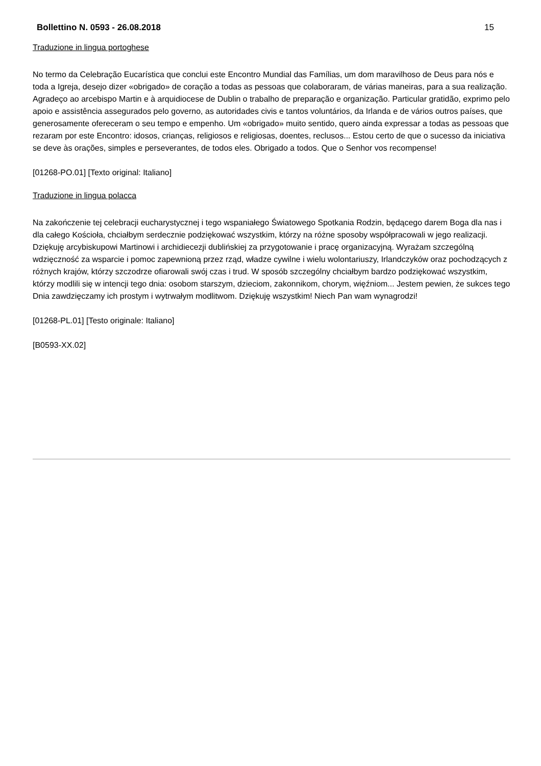Bollettino N. 0593 - 26.08.2018 15
Traduzione in lingua portoghese
No termo da Celebração Eucarística que conclui este Encontro Mundial das Famílias, um dom maravilhoso de Deus para nós e toda a Igreja, desejo dizer «obrigado» de coração a todas as pessoas que colaboraram, de várias maneiras, para a sua realização. Agradeço ao arcebispo Martin e à arquidiocese de Dublin o trabalho de preparação e organização. Particular gratidão, exprimo pelo apoio e assistência assegurados pelo governo, as autoridades civis e tantos voluntários, da Irlanda e de vários outros países, que generosamente ofereceram o seu tempo e empenho. Um «obrigado» muito sentido, quero ainda expressar a todas as pessoas que rezaram por este Encontro: idosos, crianças, religiosos e religiosas, doentes, reclusos... Estou certo de que o sucesso da iniciativa se deve às orações, simples e perseverantes, de todos eles. Obrigado a todos. Que o Senhor vos recompense!
[01268-PO.01] [Texto original: Italiano]
Traduzione in lingua polacca
Na zakończenie tej celebracji eucharystycznej i tego wspaniałego Światowego Spotkania Rodzin, będącego darem Boga dla nas i dla całego Kościoła, chciałbym serdecznie podziękować wszystkim, którzy na różne sposoby współpracowali w jego realizacji. Dziękuję arcybiskupowi Martinowi i archidiecezji dublińskiej za przygotowanie i pracę organizacyjną. Wyrażam szczególną wdzięczność za wsparcie i pomoc zapewnioną przez rząd, władze cywilne i wielu wolontariuszy, Irlandczyków oraz pochodzących z różnych krajów, którzy szczodrze ofiarowali swój czas i trud. W sposób szczególny chciałbym bardzo podziękować wszystkim, którzy modlili się w intencji tego dnia: osobom starszym, dzieciom, zakonnikom, chorym, więźniom... Jestem pewien, że sukces tego Dnia zawdzięczamy ich prostym i wytrwałym modlitwom. Dziękuję wszystkim! Niech Pan wam wynagrodzi!
[01268-PL.01] [Testo originale: Italiano]
[B0593-XX.02]